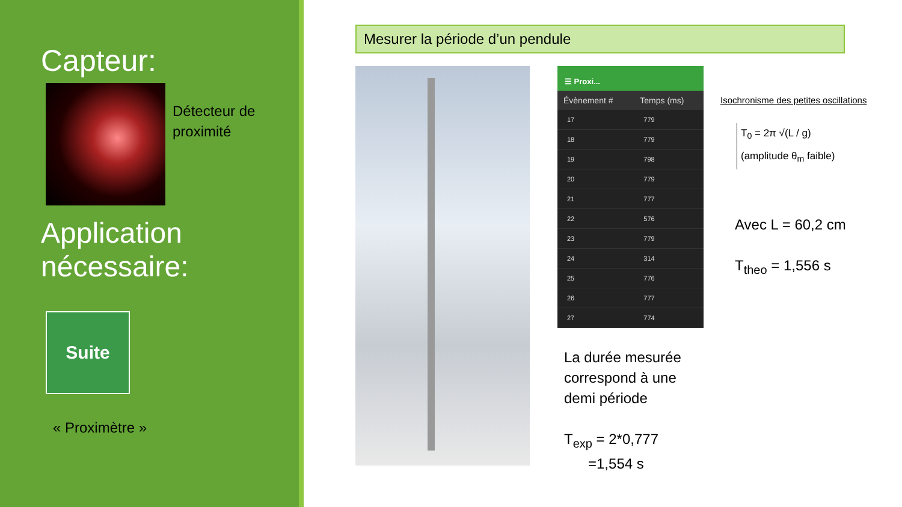Capteur:
Détecteur de
proximité
Application nécessaire:
Suite
« Proximètre »
Mesurer la période d’un pendule
☰ Proxi...
| Évènement # | Temps (ms) |
| --- | --- |
| 17 | 779 |
| 18 | 779 |
| 19 | 798 |
| 20 | 779 |
| 21 | 777 |
| 22 | 576 |
| 23 | 779 |
| 24 | 314 |
| 25 | 776 |
| 26 | 777 |
| 27 | 774 |
La durée mesurée correspond à une demi période
T<sub>exp</sub> = 2*0,777
=1,554 s
Isochronisme des petites oscillations
T<sub>0</sub> = 2π √(L / g)
(amplitude θ<sub>m</sub> faible)
Avec L = 60,2 cm
T<sub>theo</sub> = 1,556 s